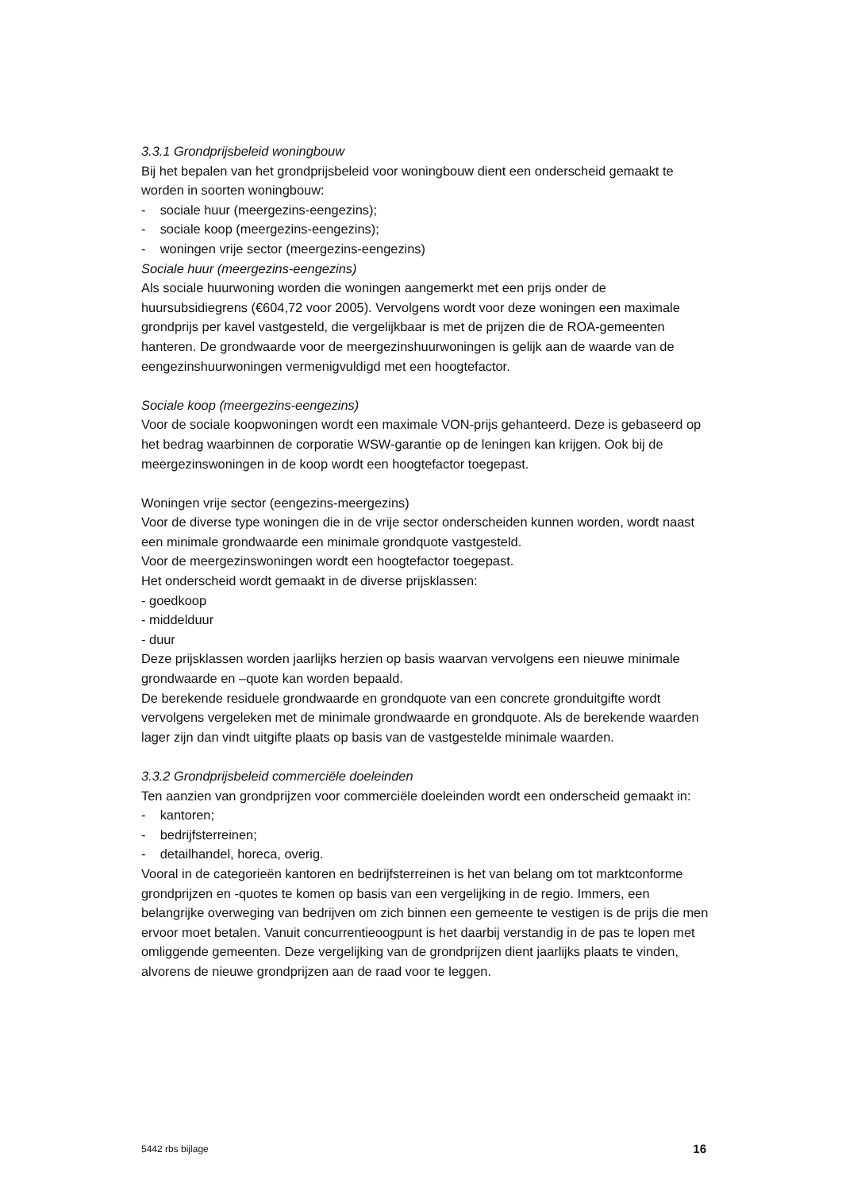3.3.1 Grondprijsbeleid woningbouw
Bij het bepalen van het grondprijsbeleid voor woningbouw dient een onderscheid gemaakt te worden in soorten woningbouw:
- sociale huur (meergezins-eengezins);
- sociale koop (meergezins-eengezins);
- woningen vrije sector (meergezins-eengezins)
Sociale huur (meergezins-eengezins)
Als sociale huurwoning worden die woningen aangemerkt met een prijs onder de huursubsidiegrens (€604,72 voor 2005). Vervolgens wordt voor deze woningen een maximale grondprijs per kavel vastgesteld, die vergelijkbaar is met de prijzen die de ROA-gemeenten hanteren. De grondwaarde voor de meergezinshuurwoningen is gelijk aan de waarde van de eengezinshuurwoningen vermenigvuldigd met een hoogtefactor.
Sociale koop (meergezins-eengezins)
Voor de sociale koopwoningen wordt een maximale VON-prijs gehanteerd. Deze is gebaseerd op het bedrag waarbinnen de corporatie WSW-garantie op de leningen kan krijgen. Ook bij de meergezinswoningen in de koop wordt een hoogtefactor toegepast.
Woningen vrije sector (eengezins-meergezins)
Voor de diverse type woningen die in de vrije sector onderscheiden kunnen worden, wordt naast een minimale grondwaarde een minimale grondquote vastgesteld.
Voor de meergezinswoningen wordt een hoogtefactor toegepast.
Het onderscheid wordt gemaakt in de diverse prijsklassen:
- goedkoop
- middelduur
- duur
Deze prijsklassen worden jaarlijks herzien op basis waarvan vervolgens een nieuwe minimale grondwaarde en –quote kan worden bepaald.
De berekende residuele grondwaarde en grondquote van een concrete gronduitgifte wordt vervolgens vergeleken met de minimale grondwaarde en grondquote. Als de berekende waarden lager zijn dan vindt uitgifte plaats op basis van de vastgestelde minimale waarden.
3.3.2 Grondprijsbeleid commerciële doeleinden
Ten aanzien van grondprijzen voor commerciële doeleinden wordt een onderscheid gemaakt in:
- kantoren;
- bedrijfsterreinen;
- detailhandel, horeca, overig.
Vooral in de categorieën kantoren en bedrijfsterreinen is het van belang om tot marktconforme grondprijzen en -quotes te komen op basis van een vergelijking in de regio. Immers, een belangrijke overweging van bedrijven om zich binnen een gemeente te vestigen is de prijs die men ervoor moet betalen. Vanuit concurrentieoogpunt is het daarbij verstandig in de pas te lopen met omliggende gemeenten. Deze vergelijking van de grondprijzen dient jaarlijks plaats te vinden, alvorens de nieuwe grondprijzen aan de raad voor te leggen.
5442 rbs bijlage 16